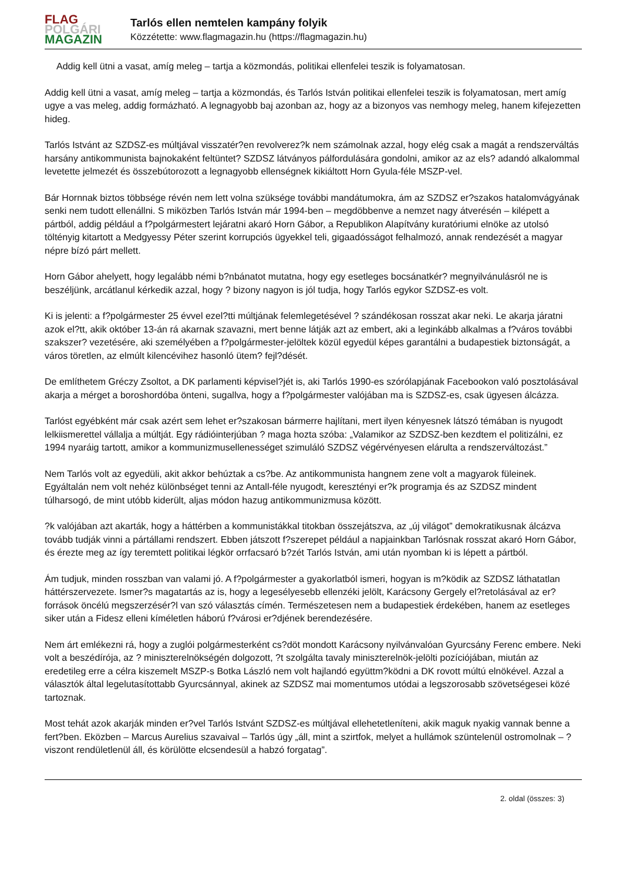FLAG
POLGÁRI
MAGAZIN
Tarlós ellen nemtelen kampány folyik
Közzétette: www.flagmagazin.hu (https://flagmagazin.hu)
Addig kell ütni a vasat, amíg meleg – tartja a közmondás, politikai ellenfelei teszik is folyamatosan.
Addig kell ütni a vasat, amíg meleg – tartja a közmondás, és Tarlós István politikai ellenfelei teszik is folyamatosan, mert amíg ugye a vas meleg, addig formázható. A legnagyobb baj azonban az, hogy az a bizonyos vas nemhogy meleg, hanem kifejezetten hideg.
Tarlós Istvánt az SZDSZ-es múltjával visszatér?en revolverez?k nem számolnak azzal, hogy elég csak a magát a rendszerváltás harsány antikommunista bajnokaként feltüntet? SZDSZ látványos pálfordulására gondolni, amikor az az els? adandó alkalommal levetette jelmezét és összebútorozott a legnagyobb ellenségnek kikiáltott Horn Gyula-féle MSZP-vel.
Bár Hornnak biztos többsége révén nem lett volna szüksége további mandátumokra, ám az SZDSZ er?szakos hatalomvágyának senki nem tudott ellenállni. S miközben Tarlós István már 1994-ben – megdöbbenve a nemzet nagy átverésén – kilépett a pártból, addig például a f?polgármestert lejáratni akaró Horn Gábor, a Republikon Alapítvány kuratóriumi elnöke az utolsó töltényig kitartott a Medgyessy Péter szerint korrupciós ügyekkel teli, gigaadósságot felhalmozó, annak rendezését a magyar népre bízó párt mellett.
Horn Gábor ahelyett, hogy legalább némi b?nbánatot mutatna, hogy egy esetleges bocsánatkér? megnyilvánulásról ne is beszéljünk, arcátlanul kérkedik azzal, hogy ? bizony nagyon is jól tudja, hogy Tarlós egykor SZDSZ-es volt.
Ki is jelenti: a f?polgármester 25 évvel ezel?tti múltjának felemlegetésével ? szándékosan rosszat akar neki. Le akarja járatni azok el?tt, akik október 13-án rá akarnak szavazni, mert benne látják azt az embert, aki a leginkább alkalmas a f?város további szakszer? vezetésére, aki személyében a f?polgármester-jelöltek közül egyedül képes garantálni a budapestiek biztonságát, a város töretlen, az elmúlt kilencévihez hasonló ütem? fejl?dését.
De említhetem Gréczy Zsoltot, a DK parlamenti képvisel?jét is, aki Tarlós 1990-es szórólapjának Facebookon való posztolásával akarja a mérget a boroshordóba önteni, sugallva, hogy a f?polgármester valójában ma is SZDSZ-es, csak ügyesen álcázza.
Tarlóst egyébként már csak azért sem lehet er?szakosan bármerre hajlítani, mert ilyen kényesnek látszó témában is nyugodt lelkiismerettel vállalja a múltját. Egy rádióinterjúban ? maga hozta szóba: „Valamikor az SZDSZ-ben kezdtem el politizálni, ez 1994 nyaráig tartott, amikor a kommunizmusellenességet szimuláló SZDSZ végérvényesen elárulta a rendszerváltozást.”
Nem Tarlós volt az egyedüli, akit akkor behúztak a cs?be. Az antikommunista hangnem zene volt a magyarok füleinek. Egyáltalán nem volt nehéz különbséget tenni az Antall-féle nyugodt, keresztényi er?k programja és az SZDSZ mindent túlharsogó, de mint utóbb kiderült, aljas módon hazug antikommunizmusa között.
?k valójában azt akarták, hogy a háttérben a kommunistákkal titokban összejátszva, az „új világot” demokratikusnak álcázva tovább tudják vinni a pártállami rendszert. Ebben játszott f?szerepet például a napjainkban Tarlósnak rosszat akaró Horn Gábor, és érezte meg az így teremtett politikai légkör orrfacsaró b?zét Tarlós István, ami után nyomban ki is lépett a pártból.
Ám tudjuk, minden rosszban van valami jó. A f?polgármester a gyakorlatból ismeri, hogyan is m?ködik az SZDSZ láthatatlan háttérszervezete. Ismer?s magatartás az is, hogy a legesélyesebb ellenzéki jelölt, Karácsony Gergely el?retolásával az er?források öncélú megszerzésér?l van szó választás címén. Természetesen nem a budapestiek érdekében, hanem az esetleges siker után a Fidesz elleni kíméletlen háború f?városi er?djének berendezésére.
Nem árt emlékezni rá, hogy a zuglói polgármesterként cs?döt mondott Karácsony nyilvánvalóan Gyurcsány Ferenc embere. Neki volt a beszédírója, az ? miniszterelnökségén dolgozott, ?t szolgálta tavaly miniszterelnök-jelölti pozíciójában, miután az eredetileg erre a célra kiszemelt MSZP-s Botka László nem volt hajlandó együttm?ködni a DK rovott múltú elnökével. Azzal a választók által legelutasítottabb Gyurcsánnyal, akinek az SZDSZ mai momentumos utódai a legszorosabb szövetségesei közé tartoznak.
Most tehát azok akarják minden er?vel Tarlós Istvánt SZDSZ-es múltjával ellehetetleníteni, akik maguk nyakig vannak benne a fert?ben. Eközben – Marcus Aurelius szavaival – Tarlós úgy „áll, mint a szirtfok, melyet a hullámok szüntelenül ostromolnak – ? viszont rendületlenül áll, és körülötte elcsendesül a habzó forgatag”.
2. oldal (összes: 3)